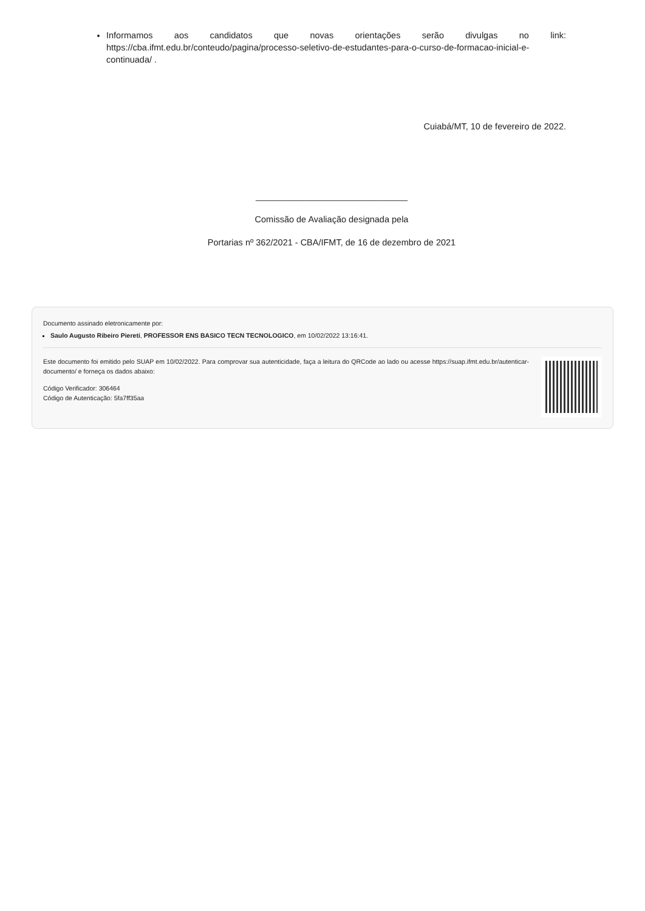Informamos aos candidatos que novas orientações serão divulgas no link: https://cba.ifmt.edu.br/conteudo/pagina/processo-seletivo-de-estudantes-para-o-curso-de-formacao-inicial-e-continuada/ .
Cuiabá/MT, 10 de fevereiro de 2022.
_______________________________
Comissão de Avaliação designada pela
Portarias nº 362/2021 - CBA/IFMT, de 16 de dezembro de 2021
Documento assinado eletronicamente por:
Saulo Augusto Ribeiro Piereti, PROFESSOR ENS BASICO TECN TECNOLOGICO, em 10/02/2022 13:16:41.
Este documento foi emitido pelo SUAP em 10/02/2022. Para comprovar sua autenticidade, faça a leitura do QRCode ao lado ou acesse https://suap.ifmt.edu.br/autenticar-documento/ e forneça os dados abaixo:
Código Verificador: 306464
Código de Autenticação: 5fa7ff35aa